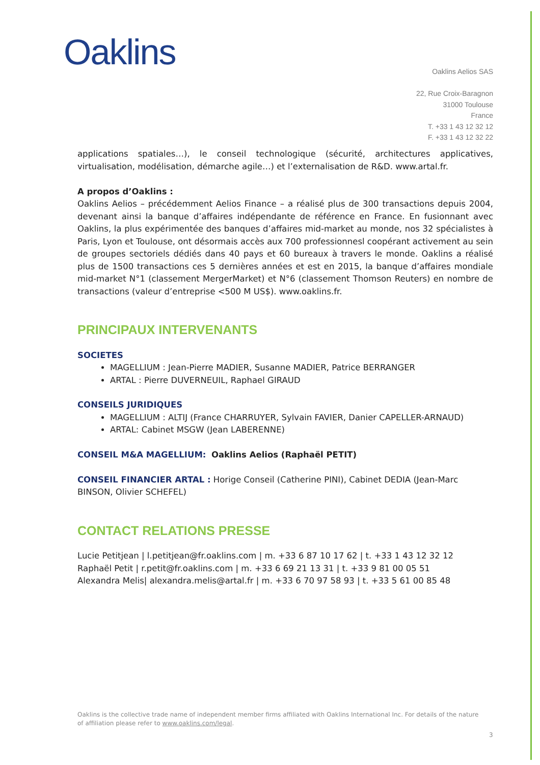Oaklins
Oaklins Aelios SAS
22, Rue Croix-Baragnon
31000 Toulouse
France
T. +33 1 43 12 32 12
F. +33 1 43 12 32 22
applications spatiales…), le conseil technologique (sécurité, architectures applicatives, virtualisation, modélisation, démarche agile…) et l’externalisation de R&D. www.artal.fr.
A propos d’Oaklins :
Oaklins Aelios – précédemment Aelios Finance – a réalisé plus de 300 transactions depuis 2004, devenant ainsi la banque d’affaires indépendante de référence en France. En fusionnant avec Oaklins, la plus expérimentée des banques d’affaires mid-market au monde, nos 32 spécialistes à Paris, Lyon et Toulouse, ont désormais accès aux 700 professionnesl coopérant activement au sein de groupes sectoriels dédiés dans 40 pays et 60 bureaux à travers le monde. Oaklins a réalisé plus de 1500 transactions ces 5 dernières années et est en 2015, la banque d’affaires mondiale mid-market N°1 (classement MergerMarket) et N°6 (classement Thomson Reuters) en nombre de transactions (valeur d’entreprise <500 M US$). www.oaklins.fr.
PRINCIPAUX INTERVENANTS
SOCIETES
MAGELLIUM : Jean-Pierre MADIER, Susanne MADIER, Patrice BERRANGER
ARTAL : Pierre DUVERNEUIL, Raphael GIRAUD
CONSEILS JURIDIQUES
MAGELLIUM : ALTIJ (France CHARRUYER, Sylvain FAVIER, Danier CAPELLER-ARNAUD)
ARTAL: Cabinet MSGW (Jean LABERENNE)
CONSEIL M&A MAGELLIUM: Oaklins Aelios (Raphaël PETIT)
CONSEIL FINANCIER ARTAL : Horige Conseil (Catherine PINI), Cabinet DEDIA (Jean-Marc BINSON, Olivier SCHEFEL)
CONTACT RELATIONS PRESSE
Lucie Petitjean | l.petitjean@fr.oaklins.com | m. +33 6 87 10 17 62 | t. +33 1 43 12 32 12
Raphaël Petit | r.petit@fr.oaklins.com | m. +33 6 69 21 13 31 | t. +33 9 81 00 05 51
Alexandra Melis| alexandra.melis@artal.fr | m. +33 6 70 97 58 93 | t. +33 5 61 00 85 48
Oaklins is the collective trade name of independent member firms affiliated with Oaklins International Inc. For details of the nature of affiliation please refer to www.oaklins.com/legal.
3